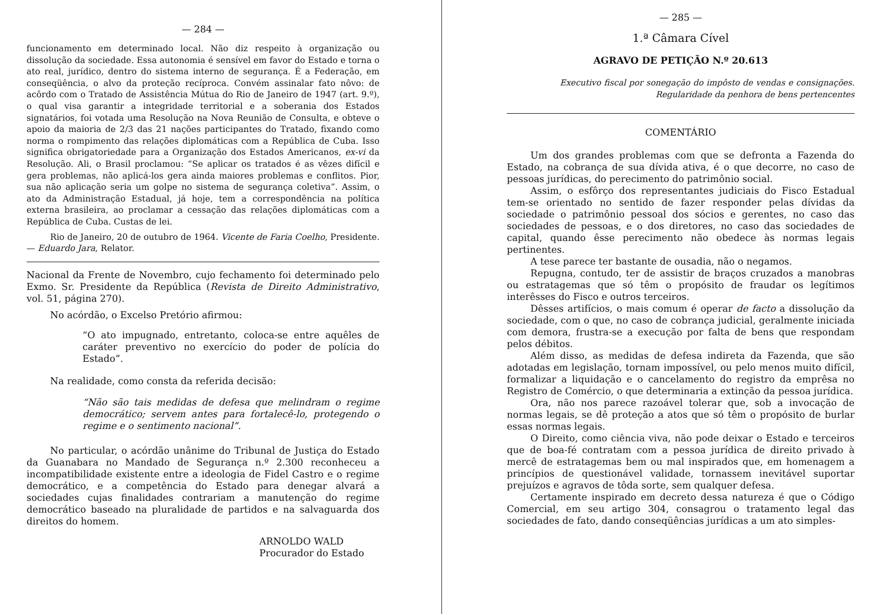— 284 —
funcionamento em determinado local. Não diz respeito à organização ou dissolução da sociedade. Essa autonomia é sensível em favor do Estado e torna o ato real, jurídico, dentro do sistema interno de segurança. É a Federação, em conseqüência, o alvo da proteção recíproca. Convém assinalar fato nôvo: de acôrdo com o Tratado de Assistência Mútua do Rio de Janeiro de 1947 (art. 9.º), o qual visa garantir a integridade territorial e a soberania dos Estados signatários, foi votada uma Resolução na Nova Reunião de Consulta, e obteve o apoio da maioria de 2/3 das 21 nações participantes do Tratado, fixando como norma o rompimento das relações diplomáticas com a República de Cuba. Isso significa obrigatoriedade para a Organização dos Estados Americanos, ex-vi da Resolução. Ali, o Brasil proclamou: “Se aplicar os tratados é as vêzes difícil e gera problemas, não aplicá-los gera ainda maiores problemas e conflitos. Pior, sua não aplicação seria um golpe no sistema de segurança coletiva”. Assim, o ato da Administração Estadual, já hoje, tem a correspondência na política externa brasileira, ao proclamar a cessação das relações diplomáticas com a República de Cuba. Custas de lei.
Rio de Janeiro, 20 de outubro de 1964. Vicente de Faria Coelho, Presidente. — Eduardo Jara, Relator.
Nacional da Frente de Novembro, cujo fechamento foi determinado pelo Exmo. Sr. Presidente da República (Revista de Direito Administrativo, vol. 51, página 270).
No acórdão, o Excelso Pretório afirmou:
“O ato impugnado, entretanto, coloca-se entre aquêles de caráter preventivo no exercício do poder de polícia do Estado”.
Na realidade, como consta da referida decisão:
“Não são tais medidas de defesa que melindram o regime democrático; servem antes para fortalecê-lo, protegendo o regime e o sentimento nacional”.
No particular, o acórdão unânime do Tribunal de Justiça do Estado da Guanabara no Mandado de Segurança n.º 2.300 reconheceu a incompatibilidade existente entre a ideologia de Fidel Castro e o regime democrático, e a competência do Estado para denegar alvará a sociedades cujas finalidades contrariam a manutenção do regime democrático baseado na pluralidade de partidos e na salvaguarda dos direitos do homem.
ARNOLDO WALD
Procurador do Estado
— 285 —
1.ª Câmara Cível
AGRAVO DE PETIÇÃO N.º 20.613
Executivo fiscal por sonegação do impôsto de vendas e consignações. Regularidade da penhora de bens pertencentes
COMENTÁRIO
Um dos grandes problemas com que se defronta a Fazenda do Estado, na cobrança de sua dívida ativa, é o que decorre, no caso de pessoas jurídicas, do perecimento do patrimônio social.
Assim, o esfôrço dos representantes judiciais do Fisco Estadual tem-se orientado no sentido de fazer responder pelas dívidas da sociedade o patrimônio pessoal dos sócios e gerentes, no caso das sociedades de pessoas, e o dos diretores, no caso das sociedades de capital, quando êsse perecimento não obedece às normas legais pertinentes.
A tese parece ter bastante de ousadia, não o negamos.
Repugna, contudo, ter de assistir de braços cruzados a manobras ou estratagemas que só têm o propósito de fraudar os legítimos interêsses do Fisco e outros terceiros.
Dêsses artifícios, o mais comum é operar de facto a dissolução da sociedade, com o que, no caso de cobrança judicial, geralmente iniciada com demora, frustra-se a execução por falta de bens que respondam pelos débitos.
Além disso, as medidas de defesa indireta da Fazenda, que são adotadas em legislação, tornam impossível, ou pelo menos muito difícil, formalizar a liquidação e o cancelamento do registro da emprêsa no Registro de Comércio, o que determinaria a extinção da pessoa jurídica.
Ora, não nos parece razoável tolerar que, sob a invocação de normas legais, se dê proteção a atos que só têm o propósito de burlar essas normas legais.
O Direito, como ciência viva, não pode deixar o Estado e terceiros que de boa-fé contratam com a pessoa jurídica de direito privado à mercê de estratagemas bem ou mal inspirados que, em homenagem a princípios de questionável validade, tornassem inevitável suportar prejuízos e agravos de tôda sorte, sem qualquer defesa.
Certamente inspirado em decreto dessa natureza é que o Código Comercial, em seu artigo 304, consagrou o tratamento legal das sociedades de fato, dando conseqüências jurídicas a um ato simples-